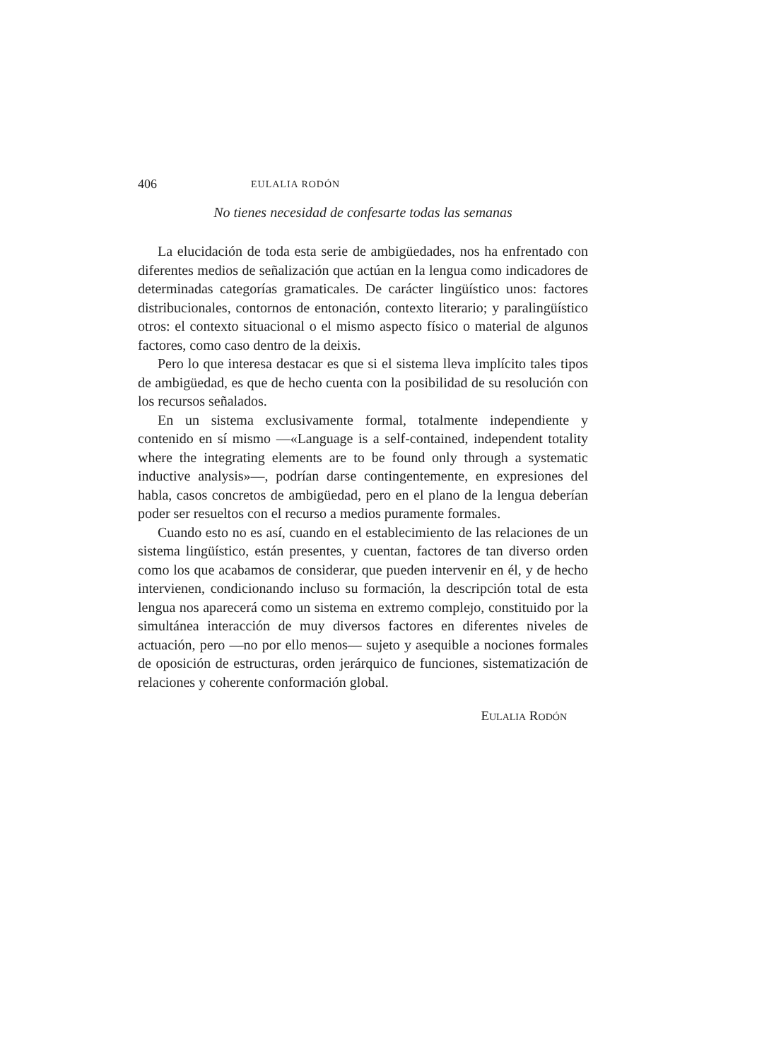406 EULALIA RODÓN
No tienes necesidad de confesarte todas las semanas
La elucidación de toda esta serie de ambigüedades, nos ha enfrentado con diferentes medios de señalización que actúan en la lengua como indicadores de determinadas categorías gramaticales. De carácter lingüístico unos: factores distribucionales, contornos de entonación, contexto literario; y paralingüístico otros: el contexto situacional o el mismo aspecto físico o material de algunos factores, como caso dentro de la deixis.
Pero lo que interesa destacar es que si el sistema lleva implícito tales tipos de ambigüedad, es que de hecho cuenta con la posibilidad de su resolución con los recursos señalados.
En un sistema exclusivamente formal, totalmente independiente y contenido en sí mismo —«Language is a self-contained, independent totality where the integrating elements are to be found only through a systematic inductive analysis»—, podrían darse contingentemente, en expresiones del habla, casos concretos de ambigüedad, pero en el plano de la lengua deberían poder ser resueltos con el recurso a medios puramente formales.
Cuando esto no es así, cuando en el establecimiento de las relaciones de un sistema lingüístico, están presentes, y cuentan, factores de tan diverso orden como los que acabamos de considerar, que pueden intervenir en él, y de hecho intervienen, condicionando incluso su formación, la descripción total de esta lengua nos aparecerá como un sistema en extremo complejo, constituido por la simultánea interacción de muy diversos factores en diferentes niveles de actuación, pero —no por ello menos— sujeto y asequible a nociones formales de oposición de estructuras, orden jerárquico de funciones, sistematización de relaciones y coherente conformación global.
EULALIA RODÓN